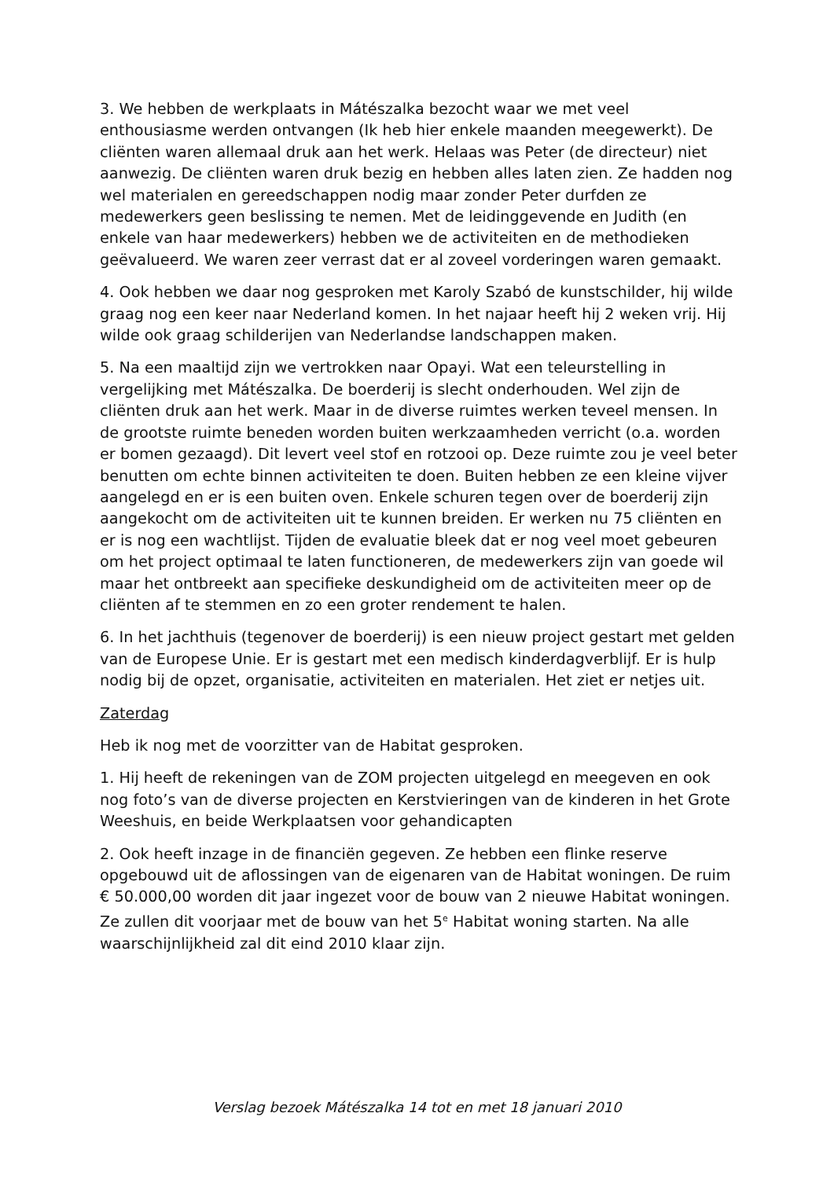3. We hebben de werkplaats in Mátészalka bezocht waar we met veel enthousiasme werden ontvangen (Ik heb hier enkele maanden meegewerkt). De cliënten waren allemaal druk aan het werk. Helaas was Peter (de directeur) niet aanwezig. De cliënten waren druk bezig en hebben alles laten zien. Ze hadden nog wel materialen en gereedschappen nodig maar zonder Peter durfden ze medewerkers geen beslissing te nemen. Met de leidinggevende en Judith (en enkele van haar medewerkers) hebben we de activiteiten en de methodieken geëvalueerd. We waren zeer verrast dat er al zoveel vorderingen waren gemaakt.
4. Ook hebben we daar nog gesproken met Karoly Szabó de kunstschilder, hij wilde graag nog een keer naar Nederland komen. In het najaar heeft hij 2 weken vrij. Hij wilde ook graag schilderijen van Nederlandse landschappen maken.
5. Na een maaltijd zijn we vertrokken naar Opayi. Wat een teleurstelling in vergelijking met Mátészalka. De boerderij is slecht onderhouden. Wel zijn de cliënten druk aan het werk. Maar in de diverse ruimtes werken teveel mensen. In de grootste ruimte beneden worden buiten werkzaamheden verricht (o.a. worden er bomen gezaagd). Dit levert veel stof en rotzooi op. Deze ruimte zou je veel beter benutten om echte binnen activiteiten te doen. Buiten hebben ze een kleine vijver aangelegd en er is een buiten oven. Enkele schuren tegen over de boerderij zijn aangekocht om de activiteiten uit te kunnen breiden. Er werken nu 75 cliënten en er is nog een wachtlijst. Tijden de evaluatie bleek dat er nog veel moet gebeuren om het project optimaal te laten functioneren, de medewerkers zijn van goede wil maar het ontbreekt aan specifieke deskundigheid om de activiteiten meer op de cliënten af te stemmen en zo een groter rendement te halen.
6. In het jachthuis (tegenover de boerderij) is een nieuw project gestart met gelden van de Europese Unie. Er is gestart met een medisch kinderdagverblijf. Er is hulp nodig bij de opzet, organisatie, activiteiten en materialen. Het ziet er netjes uit.
Zaterdag
Heb ik nog met de voorzitter van de Habitat gesproken.
1. Hij heeft de rekeningen van de ZOM projecten uitgelegd en meegeven en ook nog foto’s van de diverse projecten en Kerstvieringen van de kinderen in het Grote Weeshuis, en beide Werkplaatsen voor gehandicapten
2. Ook heeft inzage in de financiën gegeven. Ze hebben een flinke reserve opgebouwd uit de aflossingen van de eigenaren van de Habitat woningen. De ruim € 50.000,00 worden dit jaar ingezet voor de bouw van 2 nieuwe Habitat woningen. Ze zullen dit voorjaar met de bouw van het 5<sup>e</sup> Habitat woning starten. Na alle waarschijnlijkheid zal dit eind 2010 klaar zijn.
Verslag bezoek Mátészalka 14 tot en met 18 januari 2010